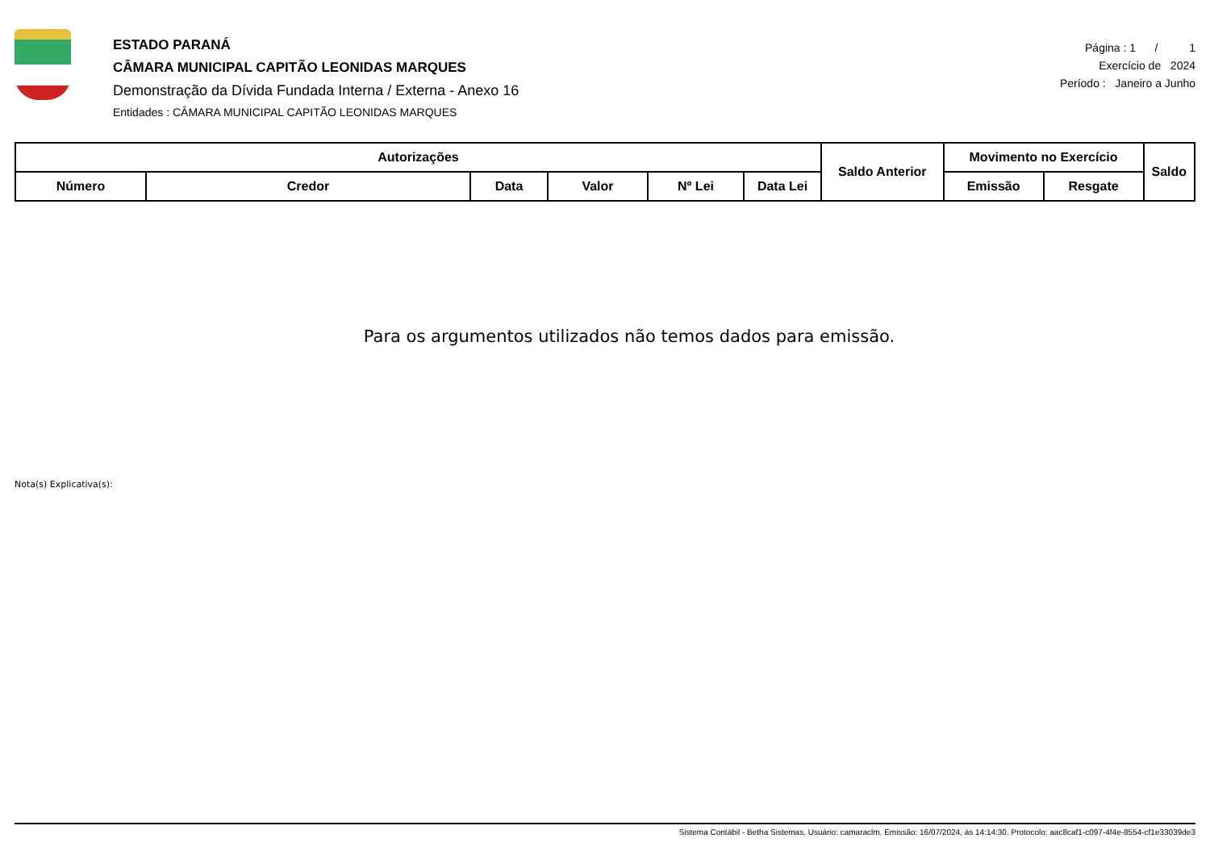ESTADO PARANÁ
CÂMARA MUNICIPAL CAPITÃO LEONIDAS MARQUES
Demonstração da Dívida Fundada Interna / Externa - Anexo 16
Entidades : CÂMARA MUNICIPAL CAPITÃO LEONIDAS MARQUES
Página : 1 / 1
Exercício de 2024
Período : Janeiro a Junho
| Autorizações | | | | | | Saldo Anterior | Movimento no Exercício | | Saldo |
| --- | --- | --- | --- | --- | --- | --- | --- | --- | --- |
| Número | Credor | Data | Valor | Nº Lei | Data Lei | | Emissão | Resgate | |
Para os argumentos utilizados não temos dados para emissão.
Nota(s) Explicativa(s):
Sistema Contábil - Betha Sistemas. Usuário: camaraclm. Emissão: 16/07/2024, às 14:14:30. Protocolo: aac8caf1-c097-4f4e-8554-cf1e33039de3